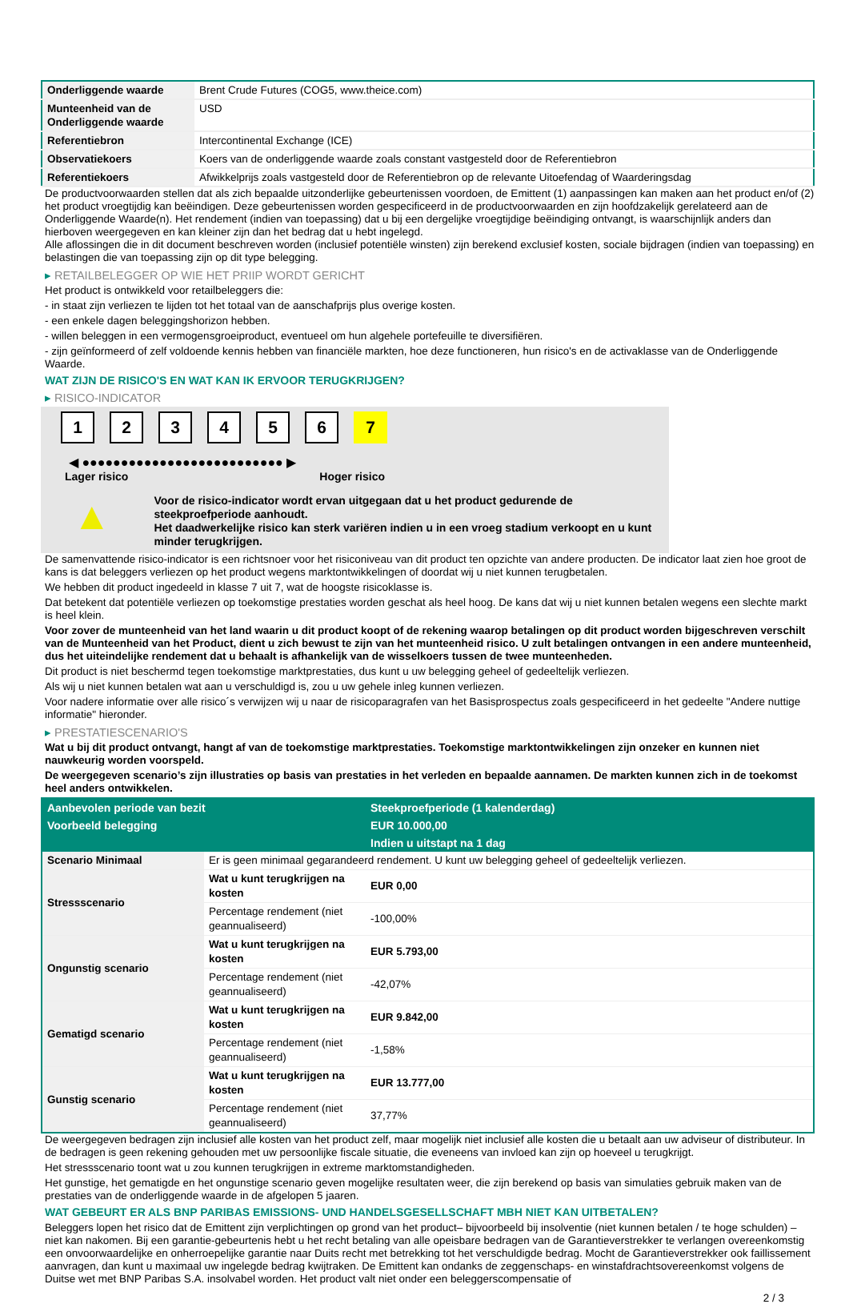| Onderliggende waarde | Brent Crude Futures (COG5, www.theice.com) |
| Munteenheid van de Onderliggende waarde | USD |
| Referentiebron | Intercontinental Exchange (ICE) |
| Observatiekoers | Koers van de onderliggende waarde zoals constant vastgesteld door de Referentiebron |
| Referentiekoers | Afwikkelprijs zoals vastgesteld door de Referentiebron op de relevante Uitoefendag of Waarderingsdag |
De productvoorwaarden stellen dat als zich bepaalde uitzonderlijke gebeurtenissen voordoen, de Emittent (1) aanpassingen kan maken aan het product en/of (2) het product vroegtijdig kan beëindigen. Deze gebeurtenissen worden gespecificeerd in de productvoorwaarden en zijn hoofdzakelijk gerelateerd aan de Onderliggende Waarde(n). Het rendement (indien van toepassing) dat u bij een dergelijke vroegtijdige beëindiging ontvangt, is waarschijnlijk anders dan hierboven weergegeven en kan kleiner zijn dan het bedrag dat u hebt ingelegd.
Alle aflossingen die in dit document beschreven worden (inclusief potentiële winsten) zijn berekend exclusief kosten, sociale bijdragen (indien van toepassing) en belastingen die van toepassing zijn op dit type belegging.
▸ RETAILBELEGGER OP WIE HET PRIIP WORDT GERICHT
Het product is ontwikkeld voor retailbeleggers die:
- in staat zijn verliezen te lijden tot het totaal van de aanschafprijs plus overige kosten.
- een enkele dagen beleggingshorizon hebben.
- willen beleggen in een vermogensgroeiproduct, eventueel om hun algehele portefeuille te diversifiëren.
- zijn geïnformeerd of zelf voldoende kennis hebben van financiële markten, hoe deze functioneren, hun risico's en de activaklasse van de Onderliggende Waarde.
WAT ZIJN DE RISICO'S EN WAT KAN IK ERVOOR TERUGKRIJGEN?
▸ RISICO-INDICATOR
1234567
◀ ●●●●●●●●●●●●●●●●●●●●●●●●●● ▶
Lager risico Hoger risico
▲
Voor de risico-indicator wordt ervan uitgegaan dat u het product gedurende de steekproefperiode aanhoudt.
Het daadwerkelijke risico kan sterk variëren indien u in een vroeg stadium verkoopt en u kunt minder terugkrijgen.
De samenvattende risico-indicator is een richtsnoer voor het risiconiveau van dit product ten opzichte van andere producten. De indicator laat zien hoe groot de kans is dat beleggers verliezen op het product wegens marktontwikkelingen of doordat wij u niet kunnen terugbetalen.
We hebben dit product ingedeeld in klasse 7 uit 7, wat de hoogste risicoklasse is.
Dat betekent dat potentiële verliezen op toekomstige prestaties worden geschat als heel hoog. De kans dat wij u niet kunnen betalen wegens een slechte markt is heel klein.
Voor zover de munteenheid van het land waarin u dit product koopt of de rekening waarop betalingen op dit product worden bijgeschreven verschilt van de Munteenheid van het Product, dient u zich bewust te zijn van het munteenheid risico. U zult betalingen ontvangen in een andere munteenheid, dus het uiteindelijke rendement dat u behaalt is afhankelijk van de wisselkoers tussen de twee munteenheden.
Dit product is niet beschermd tegen toekomstige marktprestaties, dus kunt u uw belegging geheel of gedeeltelijk verliezen.
Als wij u niet kunnen betalen wat aan u verschuldigd is, zou u uw gehele inleg kunnen verliezen.
Voor nadere informatie over alle risico´s verwijzen wij u naar de risicoparagrafen van het Basisprospectus zoals gespecificeerd in het gedeelte "Andere nuttige informatie" hieronder.
▸ PRESTATIESCENARIO'S
Wat u bij dit product ontvangt, hangt af van de toekomstige marktprestaties. Toekomstige marktontwikkelingen zijn onzeker en kunnen niet nauwkeurig worden voorspeld.
De weergegeven scenario’s zijn illustraties op basis van prestaties in het verleden en bepaalde aannamen. De markten kunnen zich in de toekomst heel anders ontwikkelen.
| Aanbevolen periode van bezit | | Steekproefperiode (1 kalenderdag) |
| --- | --- | --- |
| Voorbeeld belegging | | EUR 10.000,00 |
| | | Indien u uitstapt na 1 dag |
| Scenario Minimaal | Er is geen minimaal gegarandeerd rendement. U kunt uw belegging geheel of gedeeltelijk verliezen. | |
| Stressscenario | Wat u kunt terugkrijgen na kosten | EUR 0,00 |
| | Percentage rendement (niet geannualiseerd) | -100,00% |
| Ongunstig scenario | Wat u kunt terugkrijgen na kosten | EUR 5.793,00 |
| | Percentage rendement (niet geannualiseerd) | -42,07% |
| Gematigd scenario | Wat u kunt terugkrijgen na kosten | EUR 9.842,00 |
| | Percentage rendement (niet geannualiseerd) | -1,58% |
| Gunstig scenario | Wat u kunt terugkrijgen na kosten | EUR 13.777,00 |
| | Percentage rendement (niet geannualiseerd) | 37,77% |
De weergegeven bedragen zijn inclusief alle kosten van het product zelf, maar mogelijk niet inclusief alle kosten die u betaalt aan uw adviseur of distributeur. In de bedragen is geen rekening gehouden met uw persoonlijke fiscale situatie, die eveneens van invloed kan zijn op hoeveel u terugkrijgt.
Het stressscenario toont wat u zou kunnen terugkrijgen in extreme marktomstandigheden.
Het gunstige, het gematigde en het ongunstige scenario geven mogelijke resultaten weer, die zijn berekend op basis van simulaties gebruik maken van de prestaties van de onderliggende waarde in de afgelopen 5 jaaren.
WAT GEBEURT ER ALS BNP PARIBAS EMISSIONS- UND HANDELSGESELLSCHAFT MBH NIET KAN UITBETALEN?
Beleggers lopen het risico dat de Emittent zijn verplichtingen op grond van het product– bijvoorbeeld bij insolventie (niet kunnen betalen / te hoge schulden) – niet kan nakomen. Bij een garantie-gebeurtenis hebt u het recht betaling van alle opeisbare bedragen van de Garantieverstrekker te verlangen overeenkomstig een onvoorwaardelijke en onherroepelijke garantie naar Duits recht met betrekking tot het verschuldigde bedrag. Mocht de Garantieverstrekker ook faillissement aanvragen, dan kunt u maximaal uw ingelegde bedrag kwijtraken. De Emittent kan ondanks de zeggenschaps- en winstafdrachtsovereenkomst volgens de Duitse wet met BNP Paribas S.A. insolvabel worden. Het product valt niet onder een beleggerscompensatie of
2 / 3